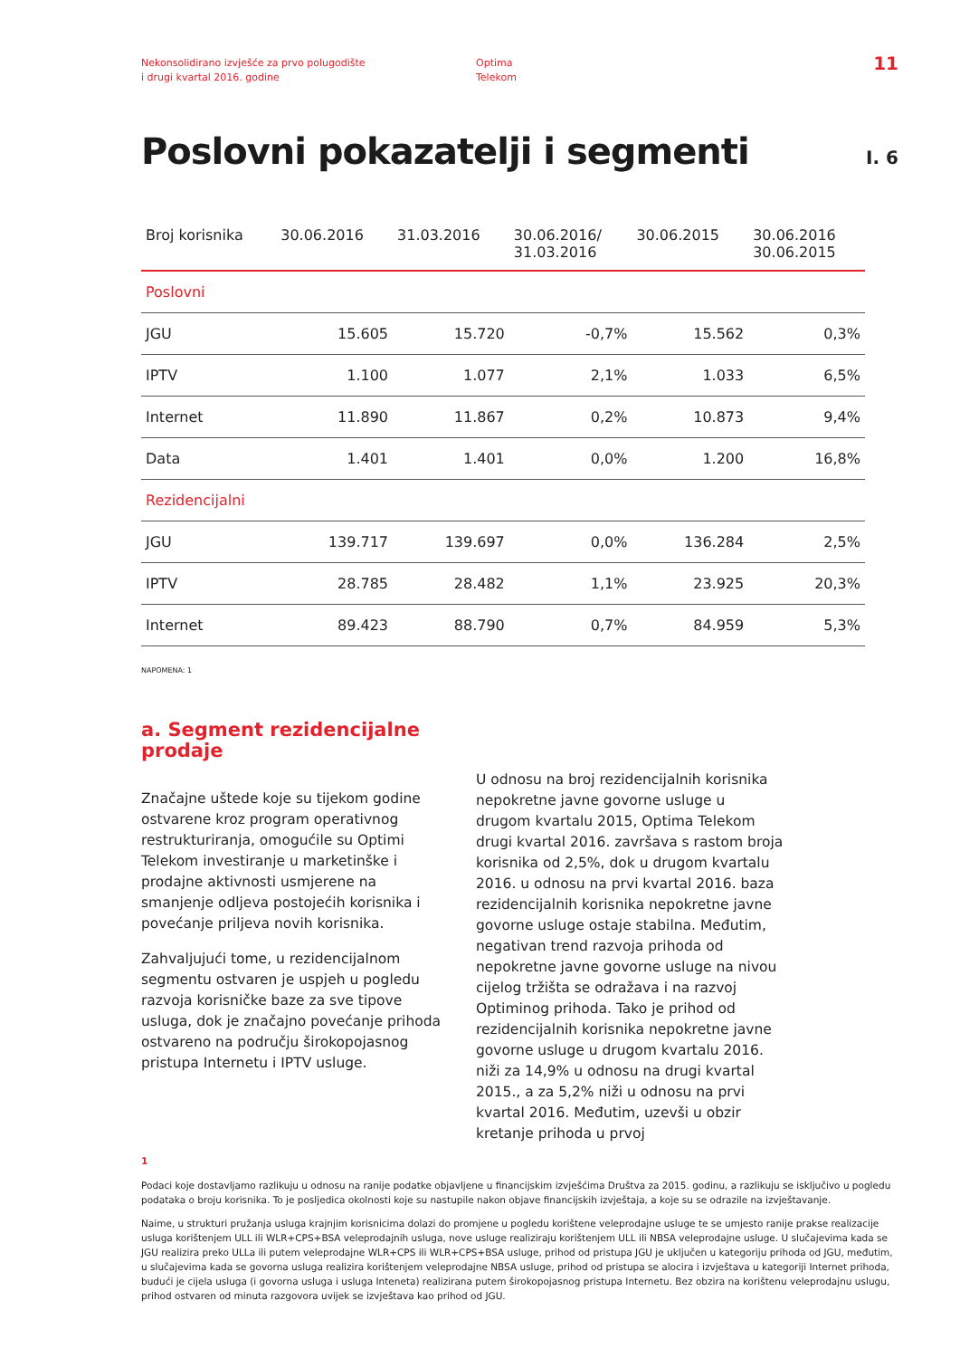Nekonsolidirano izvješće za prvo polugodište
i drugi kvartal 2016. godine
Optima
Telekom
11
Poslovni pokazatelji i segmenti
I. 6
| Broj korisnika | 30.06.2016 | 31.03.2016 | 30.06.2016/ 31.03.2016 | 30.06.2015 | 30.06.2016 30.06.2015 |
| --- | --- | --- | --- | --- | --- |
| Poslovni | | | | | |
| JGU | 15.605 | 15.720 | -0,7% | 15.562 | 0,3% |
| IPTV | 1.100 | 1.077 | 2,1% | 1.033 | 6,5% |
| Internet | 11.890 | 11.867 | 0,2% | 10.873 | 9,4% |
| Data | 1.401 | 1.401 | 0,0% | 1.200 | 16,8% |
| Rezidencijalni | | | | | |
| JGU | 139.717 | 139.697 | 0,0% | 136.284 | 2,5% |
| IPTV | 28.785 | 28.482 | 1,1% | 23.925 | 20,3% |
| Internet | 89.423 | 88.790 | 0,7% | 84.959 | 5,3% |
NAPOMENA: 1
a. Segment rezidencijalne prodaje
Značajne uštede koje su tijekom godine ostvarene kroz program operativnog restrukturiranja, omogućile su Optimi Telekom investiranje u marketinške i prodajne aktivnosti usmjerene na smanjenje odljeva postojećih korisnika i povećanje priljeva novih korisnika.
Zahvaljujući tome, u rezidencijalnom segmentu ostvaren je uspjeh u pogledu razvoja korisničke baze za sve tipove usluga, dok je značajno povećanje prihoda ostvareno na području širokopojasnog pristupa Internetu i IPTV usluge.
U odnosu na broj rezidencijalnih korisnika nepokretne javne govorne usluge u drugom kvartalu 2015, Optima Telekom drugi kvartal 2016. završava s rastom broja korisnika od 2,5%, dok u drugom kvartalu 2016. u odnosu na prvi kvartal 2016. baza rezidencijalnih korisnika nepokretne javne govorne usluge ostaje stabilna. Međutim, negativan trend razvoja prihoda od nepokretne javne govorne usluge na nivou cijelog tržišta se odražava i na razvoj Optiminog prihoda. Tako je prihod od rezidencijalnih korisnika nepokretne javne govorne usluge u drugom kvartalu 2016. niži za 14,9% u odnosu na drugi kvartal 2015., a za 5,2% niži u odnosu na prvi kvartal 2016. Međutim, uzevši u obzir kretanje prihoda u prvoj
1
Podaci koje dostavljamo razlikuju u odnosu na ranije podatke objavljene u financijskim izvješćima Društva za 2015. godinu, a razlikuju se isključivo u pogledu podataka o broju korisnika. To je posljedica okolnosti koje su nastupile nakon objave financijskih izvještaja, a koje su se odrazile na izvještavanje.
Naime, u strukturi pružanja usluga krajnjim korisnicima dolazi do promjene u pogledu korištene veleprodajne usluge te se umjesto ranije prakse realizacije usluga korištenjem ULL ili WLR+CPS+BSA veleprodajnih usluga, nove usluge realiziraju korištenjem ULL ili NBSA veleprodajne usluge. U slučajevima kada se JGU realizira preko ULLa ili putem veleprodajne WLR+CPS ili WLR+CPS+BSA usluge, prihod od pristupa JGU je uključen u kategoriju prihoda od JGU, međutim, u slučajevima kada se govorna usluga realizira korištenjem veleprodajne NBSA usluge, prihod od pristupa se alocira i izvještava u kategoriji Internet prihoda, budući je cijela usluga (i govorna usluga i usluga Inteneta) realizirana putem širokopojasnog pristupa Internetu. Bez obzira na korištenu veleprodajnu uslugu, prihod ostvaren od minuta razgovora uvijek se izvještava kao prihod od JGU.